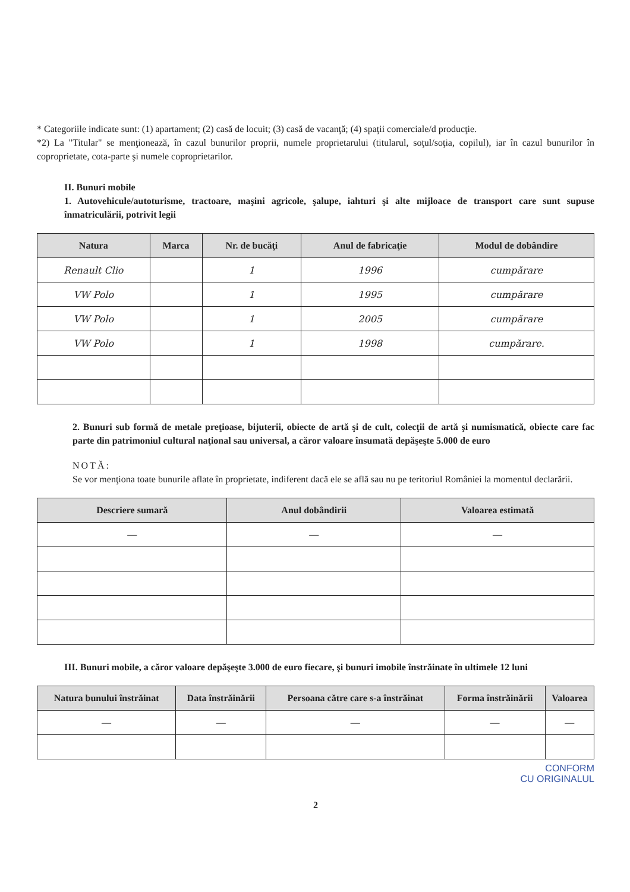* Categoriile indicate sunt: (1) apartament; (2) casă de locuit; (3) casă de vacanţă; (4) spaţii comerciale/d producţie.
*2) La "Titular" se menţionează, în cazul bunurilor proprii, numele proprietarului (titularul, soţul/soţia, copilul), iar în cazul bunurilor în coproprietate, cota-parte şi numele coproprietarilor.
II. Bunuri mobile
1. Autovehicule/autoturisme, tractoare, maşini agricole, şalupe, iahturi şi alte mijloace de transport care sunt supuse înmatriculării, potrivit legii
| Natura | Marca | Nr. de bucăţi | Anul de fabricaţie | Modul de dobândire |
| --- | --- | --- | --- | --- |
| Renault Clio | | 1 | 1996 | cumpărare |
| VW Polo | | 1 | 1995 | cumpărare |
| VW Polo | | 1 | 2005 | cumpărare |
| VW Polo | | 1 | 1998 | cumpărare. |
2. Bunuri sub formă de metale preţioase, bijuterii, obiecte de artă şi de cult, colecţii de artă şi numismatică, obiecte care fac parte din patrimoniul cultural naţional sau universal, a căror valoare însumată depăşeşte 5.000 de euro
NOTĂ:
Se vor menţiona toate bunurile aflate în proprietate, indiferent dacă ele se află sau nu pe teritoriul României la momentul declarării.
| Descriere sumară | Anul dobândirii | Valoarea estimată |
| --- | --- | --- |
| — | — | — |
III. Bunuri mobile, a căror valoare depăşeşte 3.000 de euro fiecare, şi bunuri imobile înstrăinate în ultimele 12 luni
| Natura bunului înstrăinat | Data înstrăinării | Persoana către care s-a înstrăinat | Forma înstrăinării | Valoarea |
| --- | --- | --- | --- | --- |
| — | — | — | — | — |
CONFORM
CU ORIGINALUL
2